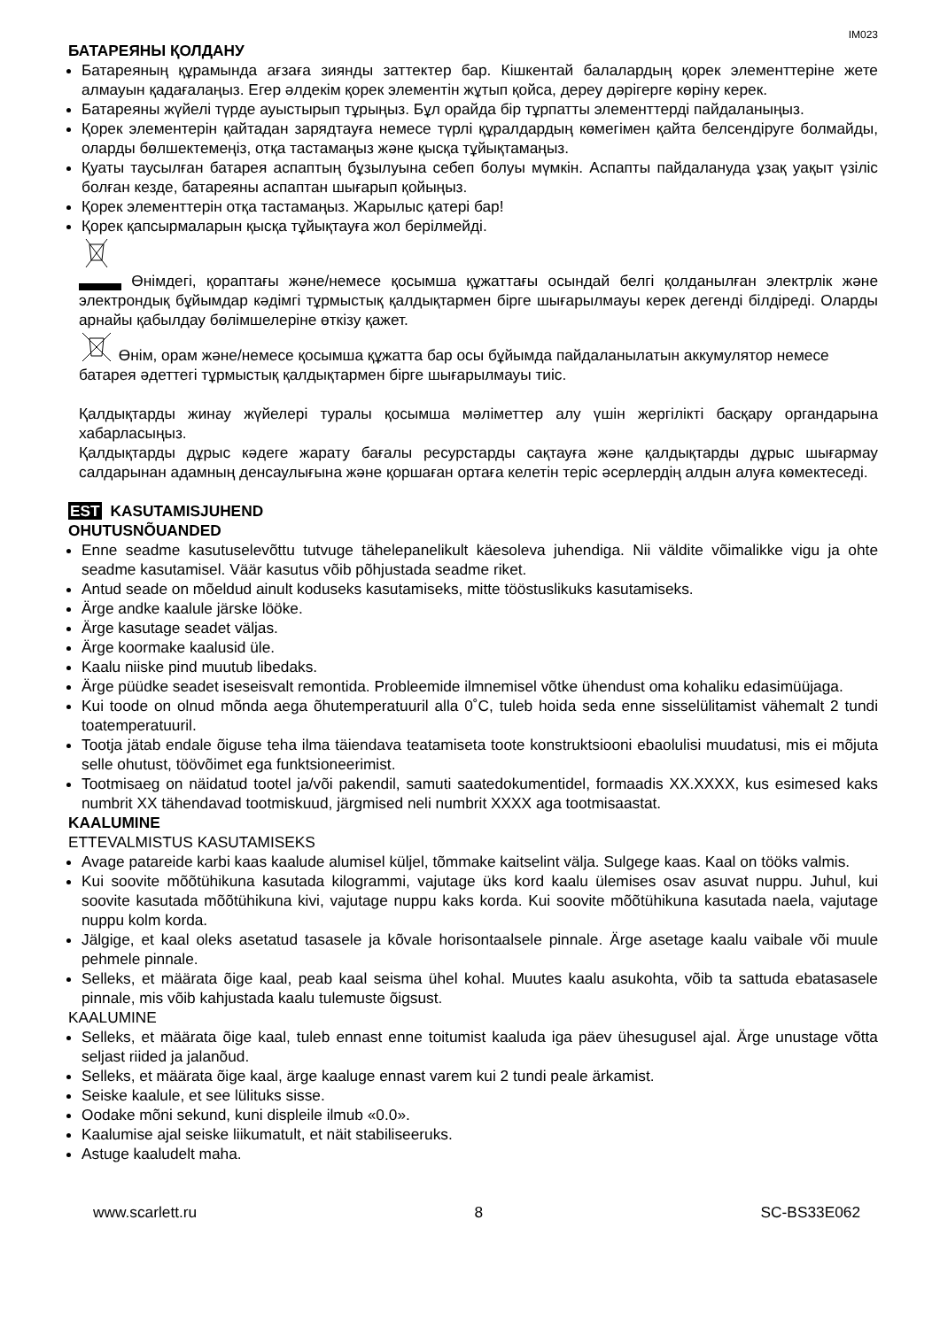IM023
БАТАРЕЯНЫ ҚОЛДАНУ
Батареяның құрамында ағзаға зиянды заттектер бар. Кішкентай балалардың қорек элементтеріне жете алмауын қадағалаңыз. Егер әлдекім қорек элементін жұтып қойса, дереу дәрігерге көріну керек.
Батареяны жүйелі түрде ауыстырып тұрыңыз. Бұл орайда бір тұрпатты элементтерді пайдаланыңыз.
Қорек элементерін қайтадан зарядтауға немесе түрлі құралдардың көмегімен қайта белсендіруге болмайды, оларды бөлшектемеңіз, отқа тастамаңыз және қысқа тұйықтамаңыз.
Қуаты таусылған батарея аспаптың бұзылуына себеп болуы мүмкін. Аспапты пайдалануда ұзақ уақыт үзіліс болған кезде, батареяны аспаптан шығарып қойыңыз.
Қорек элементтерін отқа тастамаңыз. Жарылыс қатері бар!
Қорек қапсырмаларын қысқа тұйықтауға жол берілмейді.
Өнімдегі, қораптағы және/немесе қосымша құжаттағы осындай белгі қолданылған электрлік және электрондық бұйымдар кәдімгі тұрмыстық қалдықтармен бірге шығарылмауы керек дегенді білдіреді. Оларды арнайы қабылдау бөлімшелеріне өткізу қажет.
Өнім, орам және/немесе қосымша құжатта бар осы бұйымда пайдаланылатын аккумулятор немесе батарея әдеттегі тұрмыстық қалдықтармен бірге шығарылмауы тиіс.
Қалдықтарды жинау жүйелері туралы қосымша мәліметтер алу үшін жергілікті басқару органдарына хабарласыңыз.
Қалдықтарды дұрыс кәдеге жарату бағалы ресурстарды сақтауға және қалдықтарды дұрыс шығармау салдарынан адамның денсаулығына және қоршаған ортаға келетін теріс әсерлердің алдын алуға көмектеседі.
EST KASUTAMISJUHEND
OHUTUSNÕUANDED
Enne seadme kasutuselevõttu tutvuge tähelepanelikult käesoleva juhendiga. Nii väldite võimalikke vigu ja ohte seadme kasutamisel. Väär kasutus võib põhjustada seadme riket.
Antud seade on mõeldud ainult koduseks kasutamiseks, mitte tööstuslikuks kasutamiseks.
Ärge andke kaalule järske lööke.
Ärge kasutage seadet väljas.
Ärge koormake kaalusid üle.
Kaalu niiske pind muutub libedaks.
Ärge püüdke seadet iseseisvalt remontida. Probleemide ilmnemisel võtke ühendust oma kohaliku edasimüüjaga.
Kui toode on olnud mõnda aega õhutemperatuuril alla 0˚C, tuleb hoida seda enne sisselülitamist vähemalt 2 tundi toatemperatuuril.
Tootja jätab endale õiguse teha ilma täiendava teatamiseta toote konstruktsiooni ebaolulisi muudatusi, mis ei mõjuta selle ohutust, töövõimet ega funktsioneerimist.
Tootmisaeg on näidatud tootel ja/või pakendil, samuti saatedokumentidel, formaadis XX.XXXX, kus esimesed kaks numbrit XX tähendavad tootmiskuud, järgmised neli numbrit XXXX aga tootmisaastat.
KAALUMINE
ETTEVALMISTUS KASUTAMISEKS
Avage patareide karbi kaas kaalude alumisel küljel, tõmmake kaitselint välja. Sulgege kaas. Kaal on tööks valmis.
Kui soovite mõõtühikuna kasutada kilogrammi, vajutage üks kord kaalu ülemises osav asuvat nuppu. Juhul, kui soovite kasutada mõõtühikuna kivi, vajutage nuppu kaks korda. Kui soovite mõõtühikuna kasutada naela, vajutage nuppu kolm korda.
Jälgige, et kaal oleks asetatud tasasele ja kõvale horisontaalsele pinnale. Ärge asetage kaalu vaibale või muule pehmele pinnale.
Selleks, et määrata õige kaal, peab kaal seisma ühel kohal. Muutes kaalu asukohta, võib ta sattuda ebatasasele pinnale, mis võib kahjustada kaalu tulemuste õigsust.
KAALUMINE
Selleks, et määrata õige kaal, tuleb ennast enne toitumist kaaluda iga päev ühesugusel ajal. Ärge unustage võtta seljast riided ja jalanõud.
Selleks, et määrata õige kaal, ärge kaaluge ennast varem kui 2 tundi peale ärkamist.
Seiske kaalule, et see lülituks sisse.
Oodake mõni sekund, kuni displeile ilmub «0.0».
Kaalumise ajal seiske liikumatult, et näit stabiliseeruks.
Astuge kaaludelt maha.
www.scarlett.ru 8 SC-BS33E062